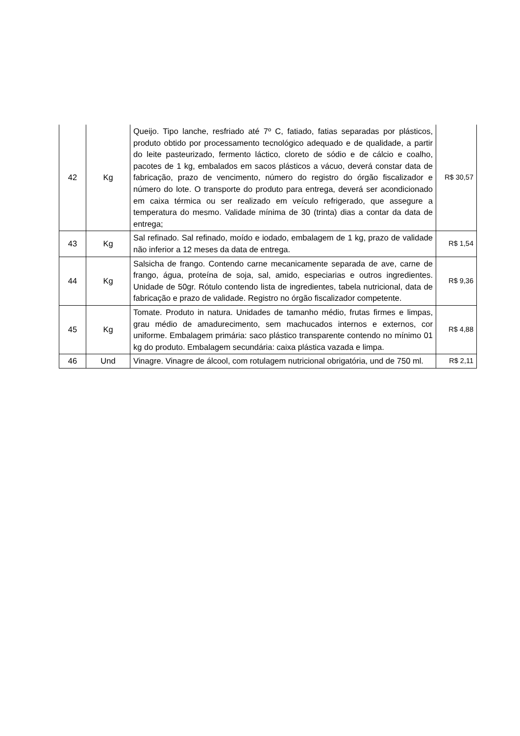| 42 | Kg | Queijo. Tipo lanche, resfriado até 7º C, fatiado, fatias separadas por plásticos, produto obtido por processamento tecnológico adequado e de qualidade, a partir do leite pasteurizado, fermento láctico, cloreto de sódio e de cálcio e coalho, pacotes de 1 kg, embalados em sacos plásticos a vácuo, deverá constar data de fabricação, prazo de vencimento, número do registro do órgão fiscalizador e número do lote. O transporte do produto para entrega, deverá ser acondicionado em caixa térmica ou ser realizado em veículo refrigerado, que assegure a temperatura do mesmo. Validade mínima de 30 (trinta) dias a contar da data de entrega; | R$ 30,57 |
| 43 | Kg | Sal refinado. Sal refinado, moído e iodado, embalagem de 1 kg, prazo de validade não inferior a 12 meses da data de entrega. | R$ 1,54 |
| 44 | Kg | Salsicha de frango. Contendo carne mecanicamente separada de ave, carne de frango, água, proteína de soja, sal, amido, especiarias e outros ingredientes. Unidade de 50gr. Rótulo contendo lista de ingredientes, tabela nutricional, data de fabricação e prazo de validade. Registro no órgão fiscalizador competente. | R$ 9,36 |
| 45 | Kg | Tomate. Produto in natura. Unidades de tamanho médio, frutas firmes e limpas, grau médio de amadurecimento, sem machucados internos e externos, cor uniforme. Embalagem primária: saco plástico transparente contendo no mínimo 01 kg do produto. Embalagem secundária: caixa plástica vazada e limpa. | R$ 4,88 |
| 46 | Und | Vinagre. Vinagre de álcool, com rotulagem nutricional obrigatória, und de 750 ml. | R$ 2,11 |